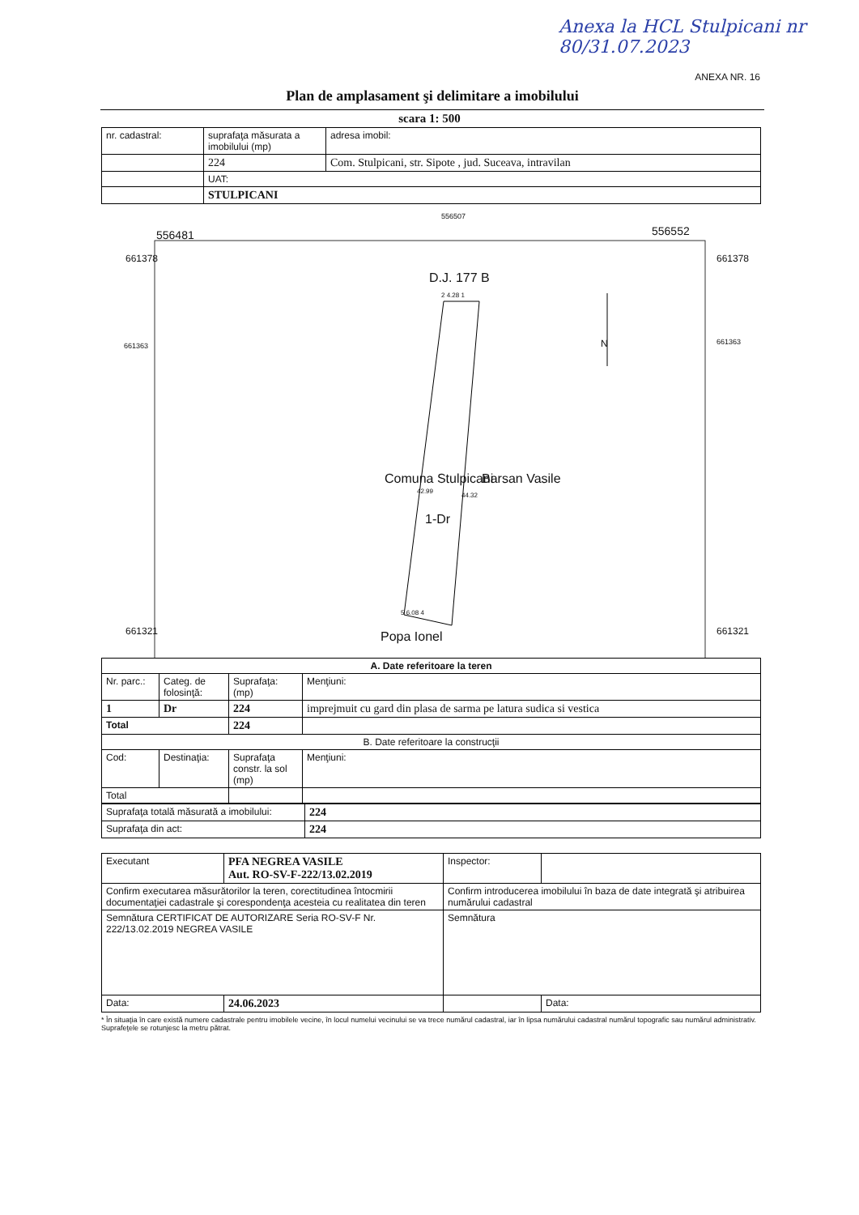Anexa la HCL Stulpicani nr 80/31.07.2023
ANEXA NR. 16
Plan de amplasament şi delimitare a imobilului
scara 1: 500
| nr. cadastral: | suprafaţa măsurata a imobilului (mp) | adresa imobil: |
| | 224 | Com. Stulpicani, str. Sipote , jud. Suceava, intravilan |
| | UAT: | |
| | STULPICANI | |
556481
556507
556552
661378 661378
661363 661363
D.J. 177 B
2 4.28 1
N
Comuna Stulpicani
42.99
44.32
1-Dr
Barsan Vasile
5 6.08 4
Popa Ionel 661321 661321
| A. Date referitoare la teren | | | |
| --- | --- | --- | --- |
| Nr. parc.: | Categ. de folosinţă: | Suprafaţa: (mp) | Menţiuni: |
| 1 | Dr | 224 | imprejmuit cu gard din plasa de sarma pe latura sudica si vestica |
| Total | | 224 | |
| B. Date referitoare la construcţii | | | |
| Cod: | Destinaţia: | Suprafaţa constr. la sol (mp) | Menţiuni: |
| Total | | | |
| Suprafaţa totală măsurată a imobilului: | 224 |
| Suprafaţa din act: | 224 |
| Executant | PFA NEGREA VASILE Aut. RO-SV-F-222/13.02.2019 | Inspector: | |
| Confirm executarea măsurătorilor la teren, corectitudinea întocmirii documentaţiei cadastrale şi corespondenţa acesteia cu realitatea din teren | | Confirm introducerea imobilului în baza de date integrată şi atribuirea numărului cadastral | |
| Semnătura CERTIFICAT DE AUTORIZARE Seria RO-SV-F Nr. 222/13.02.2019 NEGREA VASILE | | Semnătura | |
| Data: | 24.06.2023 | | Data: |
* În situaţia în care există numere cadastrale pentru imobilele vecine, în locul numelui vecinului se va trece numărul cadastral, iar în lipsa numărului cadastral numărul topografic sau numărul administrativ. Suprafeţele se rotunjesc la metru pătrat.